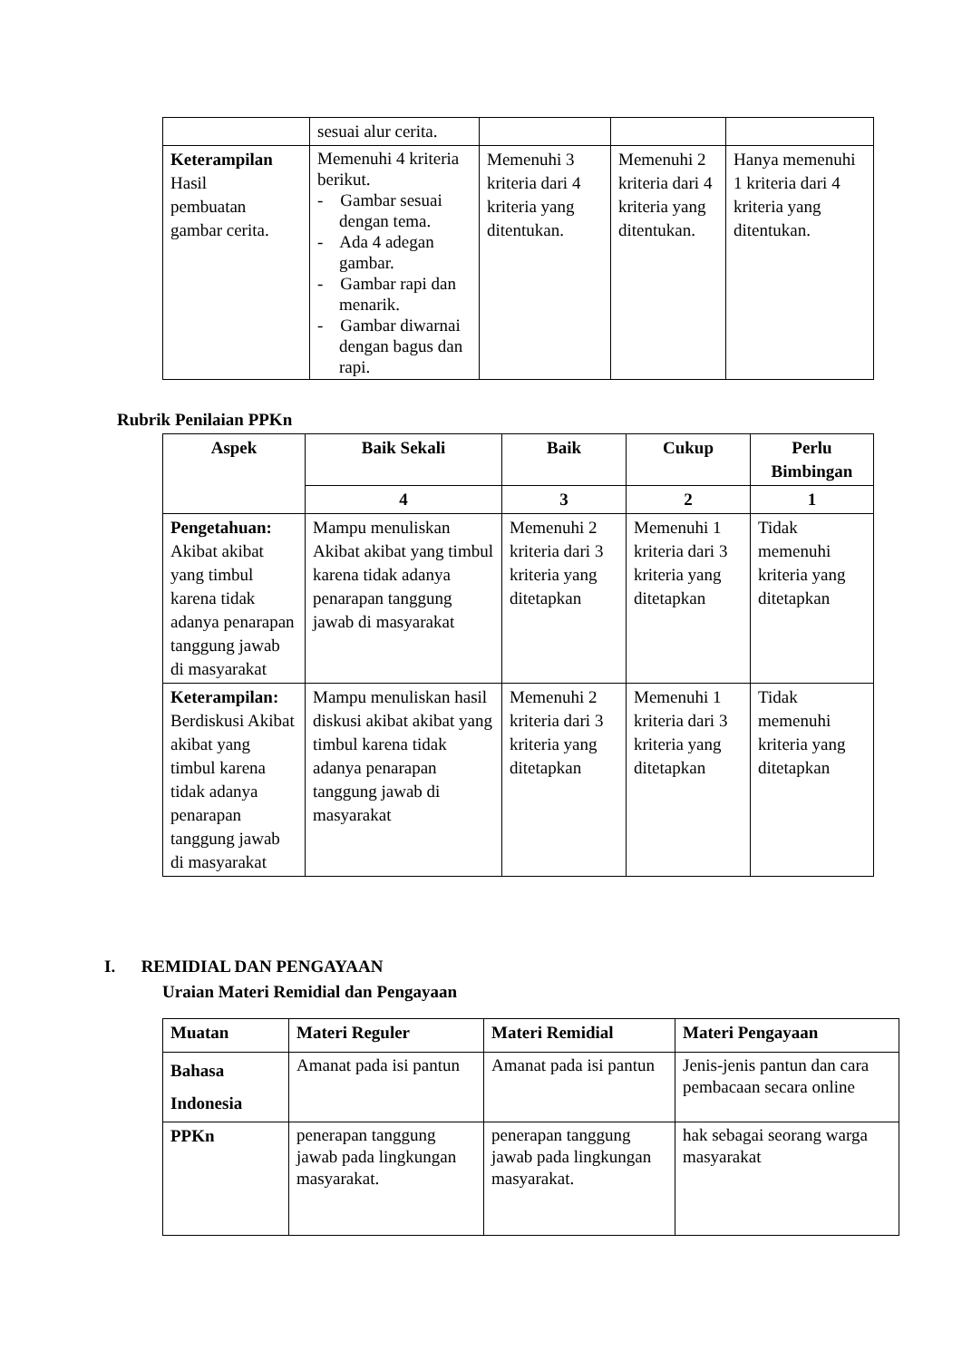| | sesuai alur cerita. | | | |
| Keterampilan Hasil pembuatan gambar cerita. | Memenuhi 4 kriteria berikut. - Gambar sesuai dengan tema. - Ada 4 adegan gambar. - Gambar rapi dan menarik. - Gambar diwarnai dengan bagus dan rapi. | Memenuhi 3 kriteria dari 4 kriteria yang ditentukan. | Memenuhi 2 kriteria dari 4 kriteria yang ditentukan. | Hanya memenuhi 1 kriteria dari 4 kriteria yang ditentukan. |
Rubrik Penilaian PPKn
| Aspek | Baik Sekali | Baik | Cukup | Perlu Bimbingan |
| --- | --- | --- | --- | --- |
| | 4 | 3 | 2 | 1 |
| Pengetahuan: Akibat akibat yang timbul karena tidak adanya penarapan tanggung jawab di masyarakat | Mampu menuliskan Akibat akibat yang timbul karena tidak adanya penarapan tanggung jawab di masyarakat | Memenuhi 2 kriteria dari 3 kriteria yang ditetapkan | Memenuhi 1 kriteria dari 3 kriteria yang ditetapkan | Tidak memenuhi kriteria yang ditetapkan |
| Keterampilan: Berdiskusi Akibat akibat yang timbul karena tidak adanya penarapan tanggung jawab di masyarakat | Mampu menuliskan hasil diskusi akibat akibat yang timbul karena tidak adanya penarapan tanggung jawab di masyarakat | Memenuhi 2 kriteria dari 3 kriteria yang ditetapkan | Memenuhi 1 kriteria dari 3 kriteria yang ditetapkan | Tidak memenuhi kriteria yang ditetapkan |
I. REMIDIAL DAN PENGAYAAN
Uraian Materi Remidial dan Pengayaan
| Muatan | Materi Reguler | Materi Remidial | Materi Pengayaan |
| Bahasa Indonesia | Amanat pada isi pantun | Amanat pada isi pantun | Jenis-jenis pantun dan cara pembacaan secara online |
| PPKn | penerapan tanggung jawab pada lingkungan masyarakat. | penerapan tanggung jawab pada lingkungan masyarakat. | hak sebagai seorang warga masyarakat |